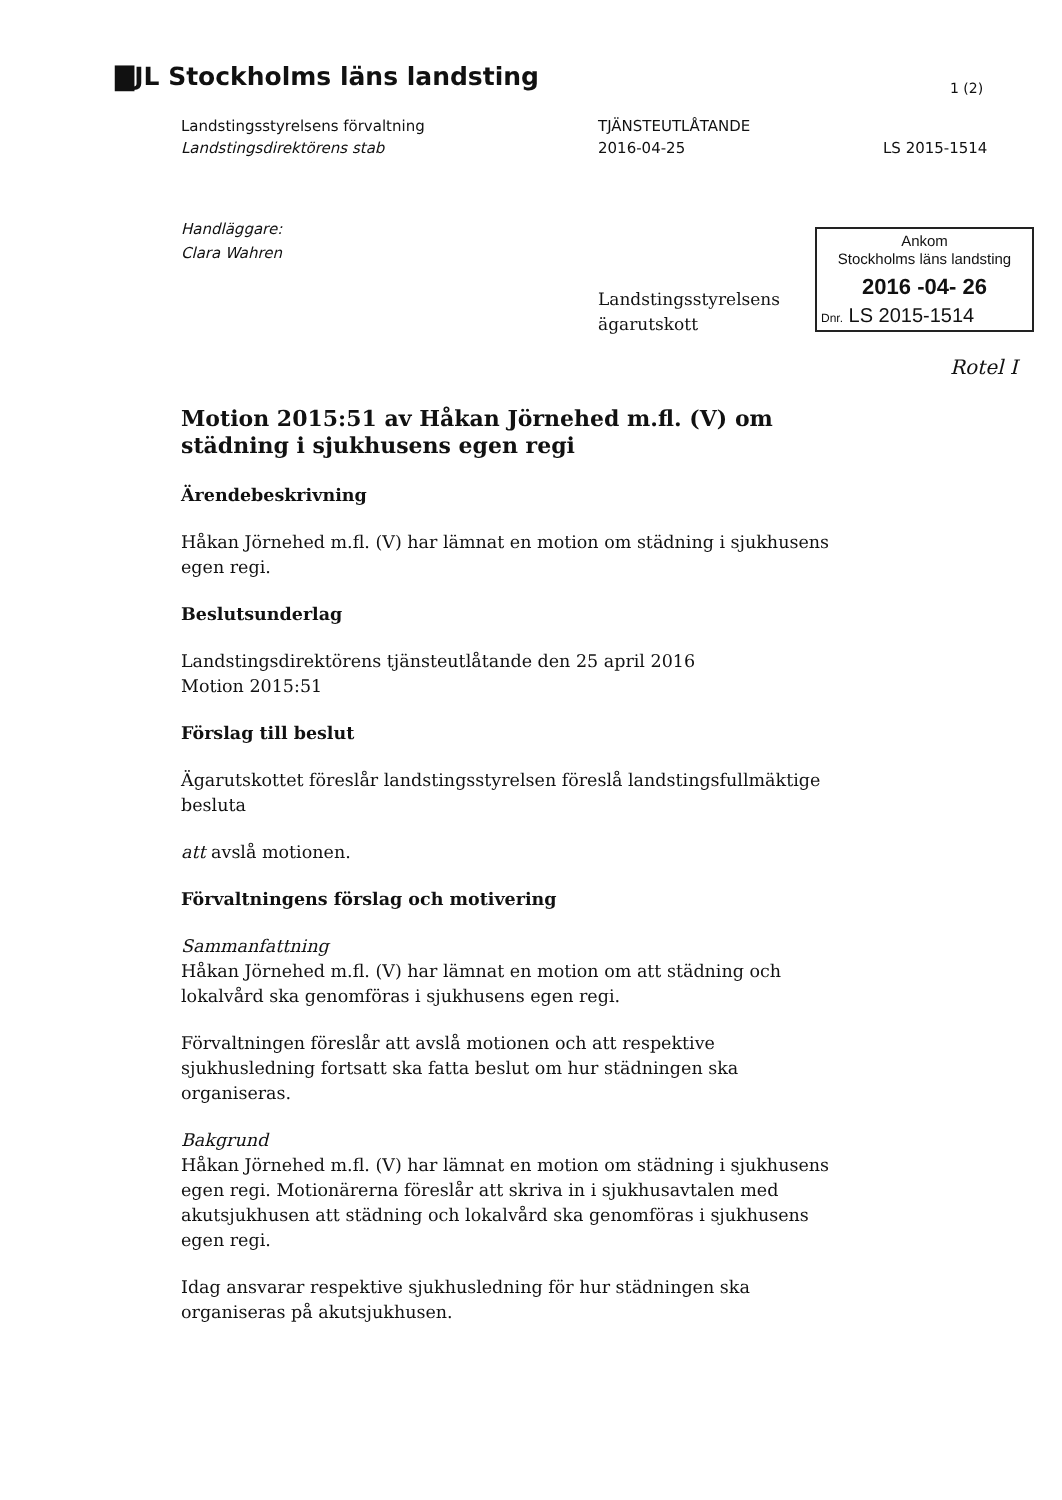▇JL Stockholms läns landsting 1 (2)
Landstingsstyrelsens förvaltning
Landstingsdirektörens stab
TJÄNSTEUTLÅTANDE
2016-04-25
LS 2015-1514
Handläggare:
Clara Wahren
Landstingsstyrelsens
ägarutskott
Ankom
Stockholms läns landsting
2016 -04- 26
Dnr. LS 2015-1514
Rotel I
Motion 2015:51 av Håkan Jörnehed m.fl. (V) om städning i sjukhusens egen regi
Ärendebeskrivning
Håkan Jörnehed m.fl. (V) har lämnat en motion om städning i sjukhusens egen regi.
Beslutsunderlag
Landstingsdirektörens tjänsteutlåtande den 25 april 2016
Motion 2015:51
Förslag till beslut
Ägarutskottet föreslår landstingsstyrelsen föreslå landstingsfullmäktige besluta
att avslå motionen.
Förvaltningens förslag och motivering
Sammanfattning
Håkan Jörnehed m.fl. (V) har lämnat en motion om att städning och lokalvård ska genomföras i sjukhusens egen regi.
Förvaltningen föreslår att avslå motionen och att respektive sjukhusledning fortsatt ska fatta beslut om hur städningen ska organiseras.
Bakgrund
Håkan Jörnehed m.fl. (V) har lämnat en motion om städning i sjukhusens egen regi. Motionärerna föreslår att skriva in i sjukhusavtalen med akutsjukhusen att städning och lokalvård ska genomföras i sjukhusens egen regi.
Idag ansvarar respektive sjukhusledning för hur städningen ska organiseras på akutsjukhusen.